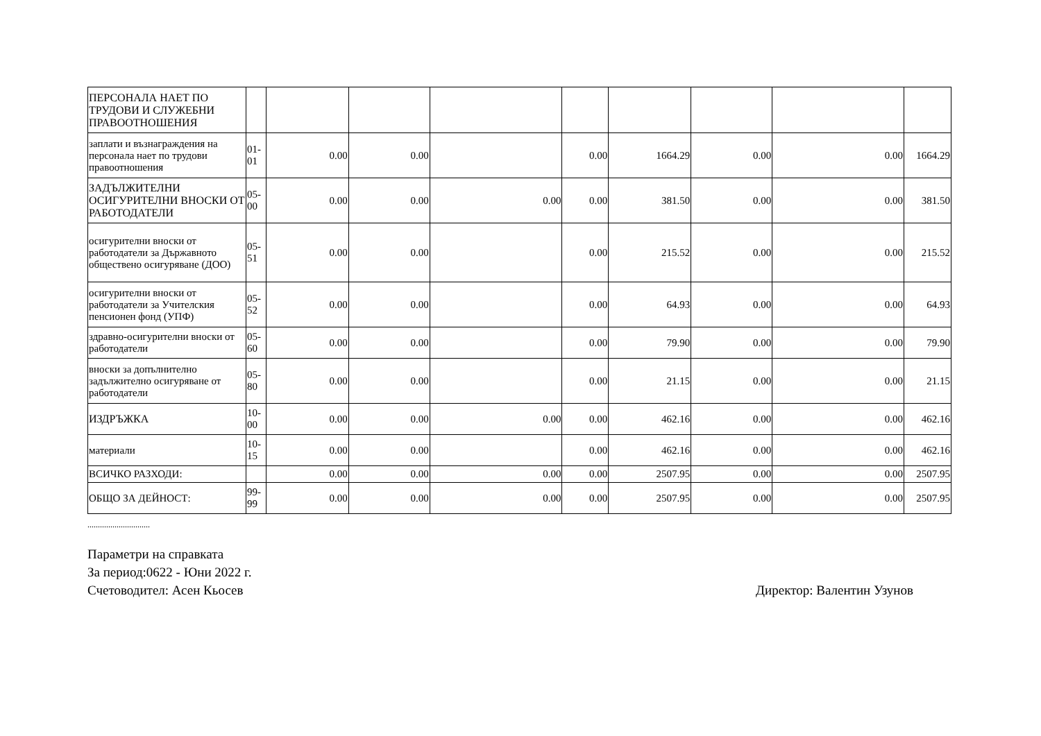| ПЕРСОНАЛА НАЕТ ПО ТРУДОВИ И СЛУЖЕБНИ ПРАВООТНОШЕНИЯ | | | | | | | | | |
| заплати и възнаграждения на персонала нает по трудови правоотношения | 01-01 | 0.00 | 0.00 | | 0.00 | 1664.29 | 0.00 | 0.00 | 1664.29 |
| ЗАДЪЛЖИТЕЛНИ ОСИГУРИТЕЛНИ ВНОСКИ ОТ РАБОТОДАТЕЛИ | 05-00 | 0.00 | 0.00 | 0.00 | 0.00 | 381.50 | 0.00 | 0.00 | 381.50 |
| осигурителни вноски от работодатели за Държавното обществено осигуряване (ДОО) | 05-51 | 0.00 | 0.00 | | 0.00 | 215.52 | 0.00 | 0.00 | 215.52 |
| осигурителни вноски от работодатели за Учителския пенсионен фонд (УПФ) | 05-52 | 0.00 | 0.00 | | 0.00 | 64.93 | 0.00 | 0.00 | 64.93 |
| здравно-осигурителни вноски от работодатели | 05-60 | 0.00 | 0.00 | | 0.00 | 79.90 | 0.00 | 0.00 | 79.90 |
| вноски за допълнително задължително осигуряване от работодатели | 05-80 | 0.00 | 0.00 | | 0.00 | 21.15 | 0.00 | 0.00 | 21.15 |
| ИЗДРЪЖКА | 10-00 | 0.00 | 0.00 | 0.00 | 0.00 | 462.16 | 0.00 | 0.00 | 462.16 |
| материали | 10-15 | 0.00 | 0.00 | | 0.00 | 462.16 | 0.00 | 0.00 | 462.16 |
| ВСИЧКО РАЗХОДИ: | | 0.00 | 0.00 | 0.00 | 0.00 | 2507.95 | 0.00 | 0.00 | 2507.95 |
| ОБЩО ЗА ДЕЙНОСТ: | 99-99 | 0.00 | 0.00 | 0.00 | 0.00 | 2507.95 | 0.00 | 0.00 | 2507.95 |
..............................
Параметри на справката
За период:0622 - Юни 2022 г.
Счетоводител: Асен Кьосев Директор: Валентин Узунов